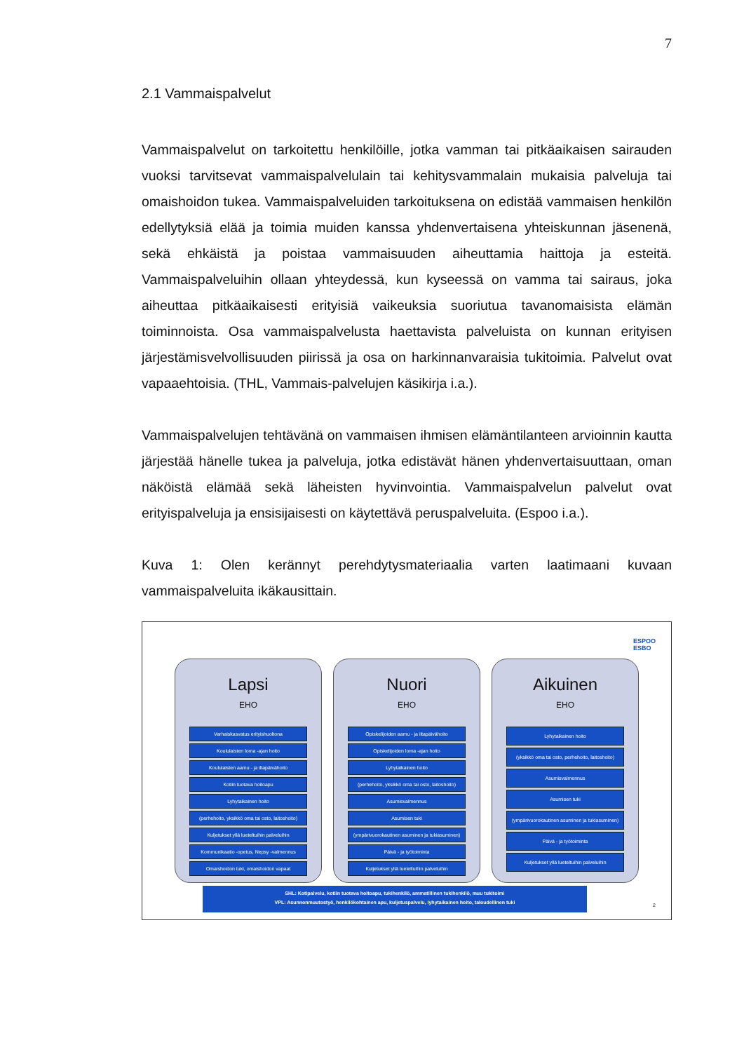7
2.1 Vammaispalvelut
Vammaispalvelut on tarkoitettu henkilöille, jotka vamman tai pitkäaikaisen sairauden vuoksi tarvitsevat vammaispalvelulain tai kehitysvammalain mukaisia palveluja tai omaishoidon tukea. Vammaispalveluiden tarkoituksena on edistää vammaisen henkilön edellytyksiä elää ja toimia muiden kanssa yhdenvertaisena yhteiskunnan jäsenenä, sekä ehkäistä ja poistaa vammaisuuden aiheuttamia haittoja ja esteitä. Vammaispalveluihin ollaan yhteydessä, kun kyseessä on vamma tai sairaus, joka aiheuttaa pitkäaikaisesti erityisiä vaikeuksia suoriutua tavanomaisista elämän toiminnoista. Osa vammaispalvelusta haettavista palveluista on kunnan erityisen järjestämisvelvollisuuden piirissä ja osa on harkinnanvaraisia tukitoimia. Palvelut ovat vapaaehtoisia. (THL, Vammais-palvelujen käsikirja i.a.).
Vammaispalvelujen tehtävänä on vammaisen ihmisen elämäntilanteen arvioinnin kautta järjestää hänelle tukea ja palveluja, jotka edistävät hänen yhdenvertaisuuttaan, oman näköistä elämää sekä läheisten hyvinvointia. Vammaispalvelun palvelut ovat erityispalveluja ja ensisijaisesti on käytettävä peruspalveluita. (Espoo i.a.).
Kuva 1: Olen kerännyt perehdytysmateriaalia varten laatimaani kuvaan vammaispalveluita ikäkausittain.
ESPOO
ESBO
Lapsi
EHO
Varhaiskasvatus erityishuoltona
Koululaisten loma -ajan hoito
Koululaisten aamu - ja iltapäivähoito
Kotiin tuotava hoitoapu
Lyhytaikainen hoito
(perhehoito, yksikkö oma tai osto, laitoshoito)
Kuljetukset yllä lueteltuihin palveluihin
Kommunikaatio -opetus, Nepsy -valmennus
Omaishoidon tuki, omaishoidon vapaat
Nuori
EHO
Opiskelijoiden aamu - ja iltapäivähoito
Opiskelijoiden loma -ajan hoito
Lyhytaikainen hoito
(perhehoito, yksikkö oma tai osto, laitoshoito)
Asumisvalmennus
Asumisen tuki
(ympärivuorokautinen asuminen ja tukiasuminen)
Päivä - ja työtoiminta
Kuljetukset yllä lueteltuihin palveluihin
Aikuinen
EHO
Lyhytaikainen hoito
(yksikkö oma tai osto, perhehoito, laitoshoito)
Asumisvalmennus
Asumisen tuki
(ympärivuorokautinen asuminen ja tukiasuminen)
Päivä - ja työtoiminta
Kuljetukset yllä lueteltuihin palveluihin
SHL: Kotipalvelu, kotiin tuotava hoitoapu, tukihenkilö, ammatillinen tukihenkilö, muu tukitoimi
VPL: Asunnonmuutostyö, henkilökohtainen apu, kuljetuspalvelu, lyhytaikainen hoito, taloudellinen tuki
2